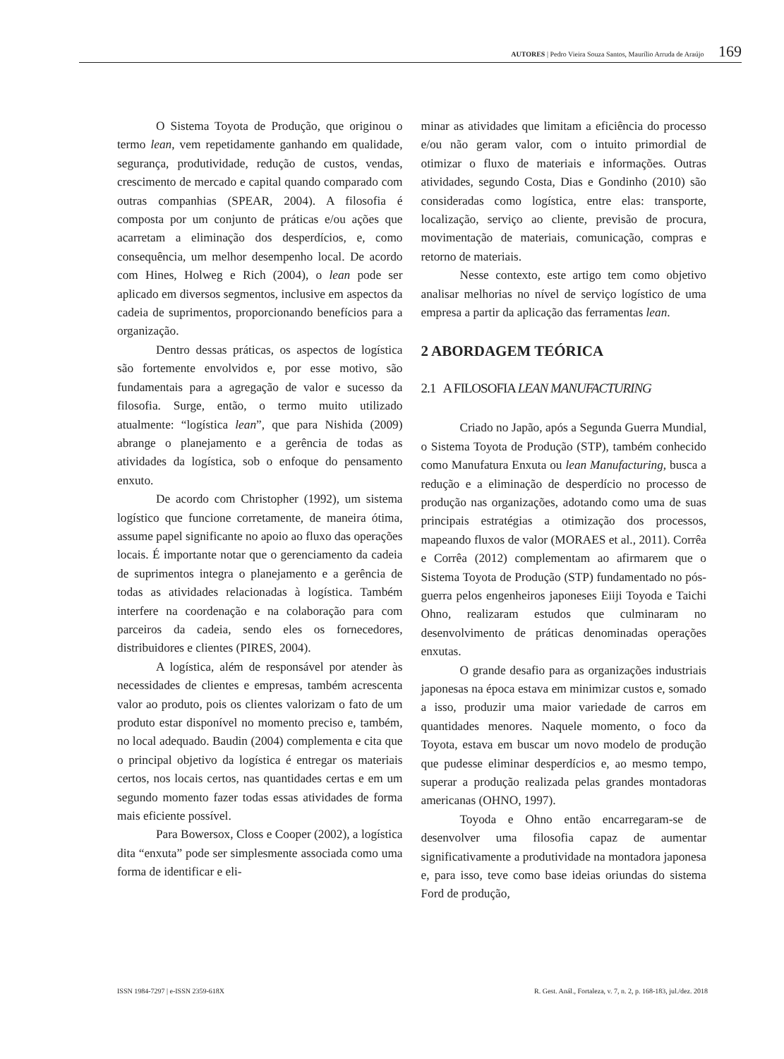AUTORES | Pedro Vieira Souza Santos, Maurílio Arruda de Araújo 169
O Sistema Toyota de Produção, que originou o termo lean, vem repetidamente ganhando em qualidade, segurança, produtividade, redução de custos, vendas, crescimento de mercado e capital quando comparado com outras companhias (SPEAR, 2004). A filosofia é composta por um conjunto de práticas e/ou ações que acarretam a eliminação dos desperdícios, e, como consequência, um melhor desempenho local. De acordo com Hines, Holweg e Rich (2004), o lean pode ser aplicado em diversos segmentos, inclusive em aspectos da cadeia de suprimentos, proporcionando benefícios para a organização.
Dentro dessas práticas, os aspectos de logística são fortemente envolvidos e, por esse motivo, são fundamentais para a agregação de valor e sucesso da filosofia. Surge, então, o termo muito utilizado atualmente: “logística lean”, que para Nishida (2009) abrange o planejamento e a gerência de todas as atividades da logística, sob o enfoque do pensamento enxuto.
De acordo com Christopher (1992), um sistema logístico que funcione corretamente, de maneira ótima, assume papel significante no apoio ao fluxo das operações locais. É importante notar que o gerenciamento da cadeia de suprimentos integra o planejamento e a gerência de todas as atividades relacionadas à logística. Também interfere na coordenação e na colaboração para com parceiros da cadeia, sendo eles os fornecedores, distribuidores e clientes (PIRES, 2004).
A logística, além de responsável por atender às necessidades de clientes e empresas, também acrescenta valor ao produto, pois os clientes valorizam o fato de um produto estar disponível no momento preciso e, também, no local adequado. Baudin (2004) complementa e cita que o principal objetivo da logística é entregar os materiais certos, nos locais certos, nas quantidades certas e em um segundo momento fazer todas essas atividades de forma mais eficiente possível.
Para Bowersox, Closs e Cooper (2002), a logística dita “enxuta” pode ser simplesmente associada como uma forma de identificar e eli-
minar as atividades que limitam a eficiência do processo e/ou não geram valor, com o intuito primordial de otimizar o fluxo de materiais e informações. Outras atividades, segundo Costa, Dias e Gondinho (2010) são consideradas como logística, entre elas: transporte, localização, serviço ao cliente, previsão de procura, movimentação de materiais, comunicação, compras e retorno de materiais.
Nesse contexto, este artigo tem como objetivo analisar melhorias no nível de serviço logístico de uma empresa a partir da aplicação das ferramentas lean.
2 ABORDAGEM TEÓRICA
2.1 A FILOSOFIA LEAN MANUFACTURING
Criado no Japão, após a Segunda Guerra Mundial, o Sistema Toyota de Produção (STP), também conhecido como Manufatura Enxuta ou lean Manufacturing, busca a redução e a eliminação de desperdício no processo de produção nas organizações, adotando como uma de suas principais estratégias a otimização dos processos, mapeando fluxos de valor (MORAES et al., 2011). Corrêa e Corrêa (2012) complementam ao afirmarem que o Sistema Toyota de Produção (STP) fundamentado no pós-guerra pelos engenheiros japoneses Eiiji Toyoda e Taichi Ohno, realizaram estudos que culminaram no desenvolvimento de práticas denominadas operações enxutas.
O grande desafio para as organizações industriais japonesas na época estava em minimizar custos e, somado a isso, produzir uma maior variedade de carros em quantidades menores. Naquele momento, o foco da Toyota, estava em buscar um novo modelo de produção que pudesse eliminar desperdícios e, ao mesmo tempo, superar a produção realizada pelas grandes montadoras americanas (OHNO, 1997).
Toyoda e Ohno então encarregaram-se de desenvolver uma filosofia capaz de aumentar significativamente a produtividade na montadora japonesa e, para isso, teve como base ideias oriundas do sistema Ford de produção,
ISSN 1984-7297 | e-ISSN 2359-618X R. Gest. Anál., Fortaleza, v. 7, n. 2, p. 168-183, jul./dez. 2018